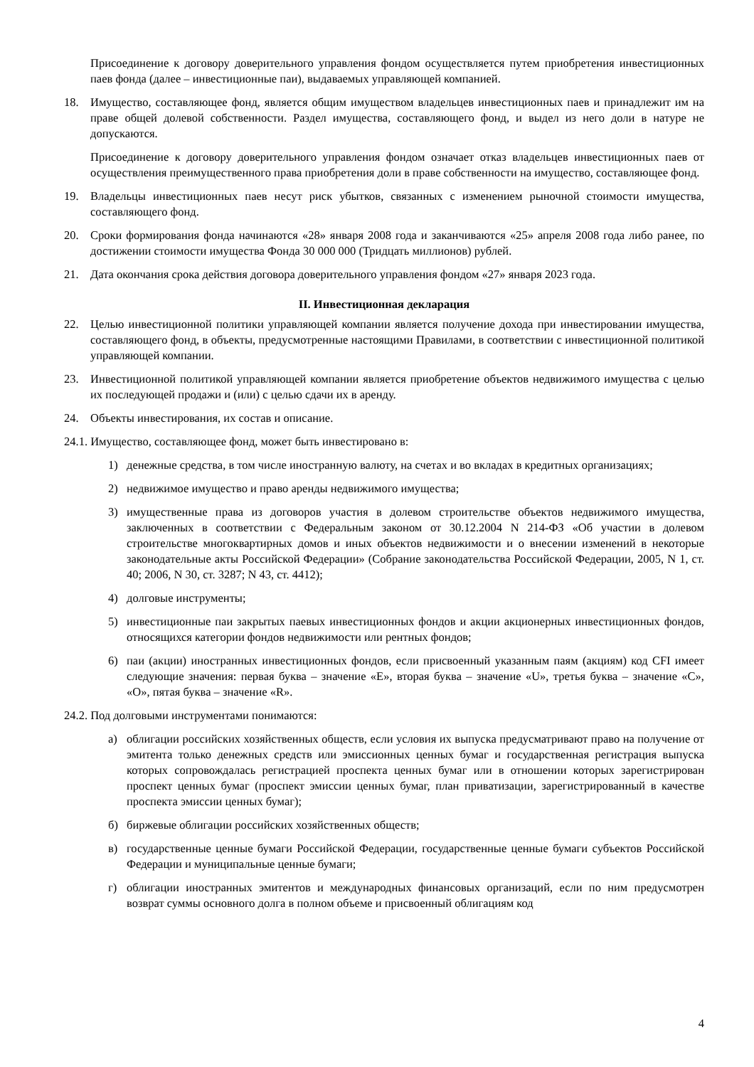Присоединение к договору доверительного управления фондом осуществляется путем приобретения инвестиционных паев фонда (далее – инвестиционные паи), выдаваемых управляющей компанией.
18. Имущество, составляющее фонд, является общим имуществом владельцев инвестиционных паев и принадлежит им на праве общей долевой собственности. Раздел имущества, составляющего фонд, и выдел из него доли в натуре не допускаются.
Присоединение к договору доверительного управления фондом означает отказ владельцев инвестиционных паев от осуществления преимущественного права приобретения доли в праве собственности на имущество, составляющее фонд.
19. Владельцы инвестиционных паев несут риск убытков, связанных с изменением рыночной стоимости имущества, составляющего фонд.
20. Сроки формирования фонда начинаются «28» января 2008 года и заканчиваются «25» апреля 2008 года либо ранее, по достижении стоимости имущества Фонда 30 000 000 (Тридцать миллионов) рублей.
21. Дата окончания срока действия договора доверительного управления фондом «27» января 2023 года.
II. Инвестиционная декларация
22. Целью инвестиционной политики управляющей компании является получение дохода при инвестировании имущества, составляющего фонд, в объекты, предусмотренные настоящими Правилами, в соответствии с инвестиционной политикой управляющей компании.
23. Инвестиционной политикой управляющей компании является приобретение объектов недвижимого имущества с целью их последующей продажи и (или) с целью сдачи их в аренду.
24. Объекты инвестирования, их состав и описание.
24.1. Имущество, составляющее фонд, может быть инвестировано в:
1) денежные средства, в том числе иностранную валюту, на счетах и во вкладах в кредитных организациях;
2) недвижимое имущество и право аренды недвижимого имущества;
3) имущественные права из договоров участия в долевом строительстве объектов недвижимого имущества, заключенных в соответствии с Федеральным законом от 30.12.2004 N 214-ФЗ «Об участии в долевом строительстве многоквартирных домов и иных объектов недвижимости и о внесении изменений в некоторые законодательные акты Российской Федерации» (Собрание законодательства Российской Федерации, 2005, N 1, ст. 40; 2006, N 30, ст. 3287; N 43, ст. 4412);
4) долговые инструменты;
5) инвестиционные паи закрытых паевых инвестиционных фондов и акции акционерных инвестиционных фондов, относящихся категории фондов недвижимости или рентных фондов;
6) паи (акции) иностранных инвестиционных фондов, если присвоенный указанным паям (акциям) код CFI имеет следующие значения: первая буква – значение «E», вторая буква – значение «U», третья буква – значение «C», «O», пятая буква – значение «R».
24.2. Под долговыми инструментами понимаются:
а) облигации российских хозяйственных обществ, если условия их выпуска предусматривают право на получение от эмитента только денежных средств или эмиссионных ценных бумаг и государственная регистрация выпуска которых сопровождалась регистрацией проспекта ценных бумаг или в отношении которых зарегистрирован проспект ценных бумаг (проспект эмиссии ценных бумаг, план приватизации, зарегистрированный в качестве проспекта эмиссии ценных бумаг);
б) биржевые облигации российских хозяйственных обществ;
в) государственные ценные бумаги Российской Федерации, государственные ценные бумаги субъектов Российской Федерации и муниципальные ценные бумаги;
г) облигации иностранных эмитентов и международных финансовых организаций, если по ним предусмотрен возврат суммы основного долга в полном объеме и присвоенный облигациям код
4